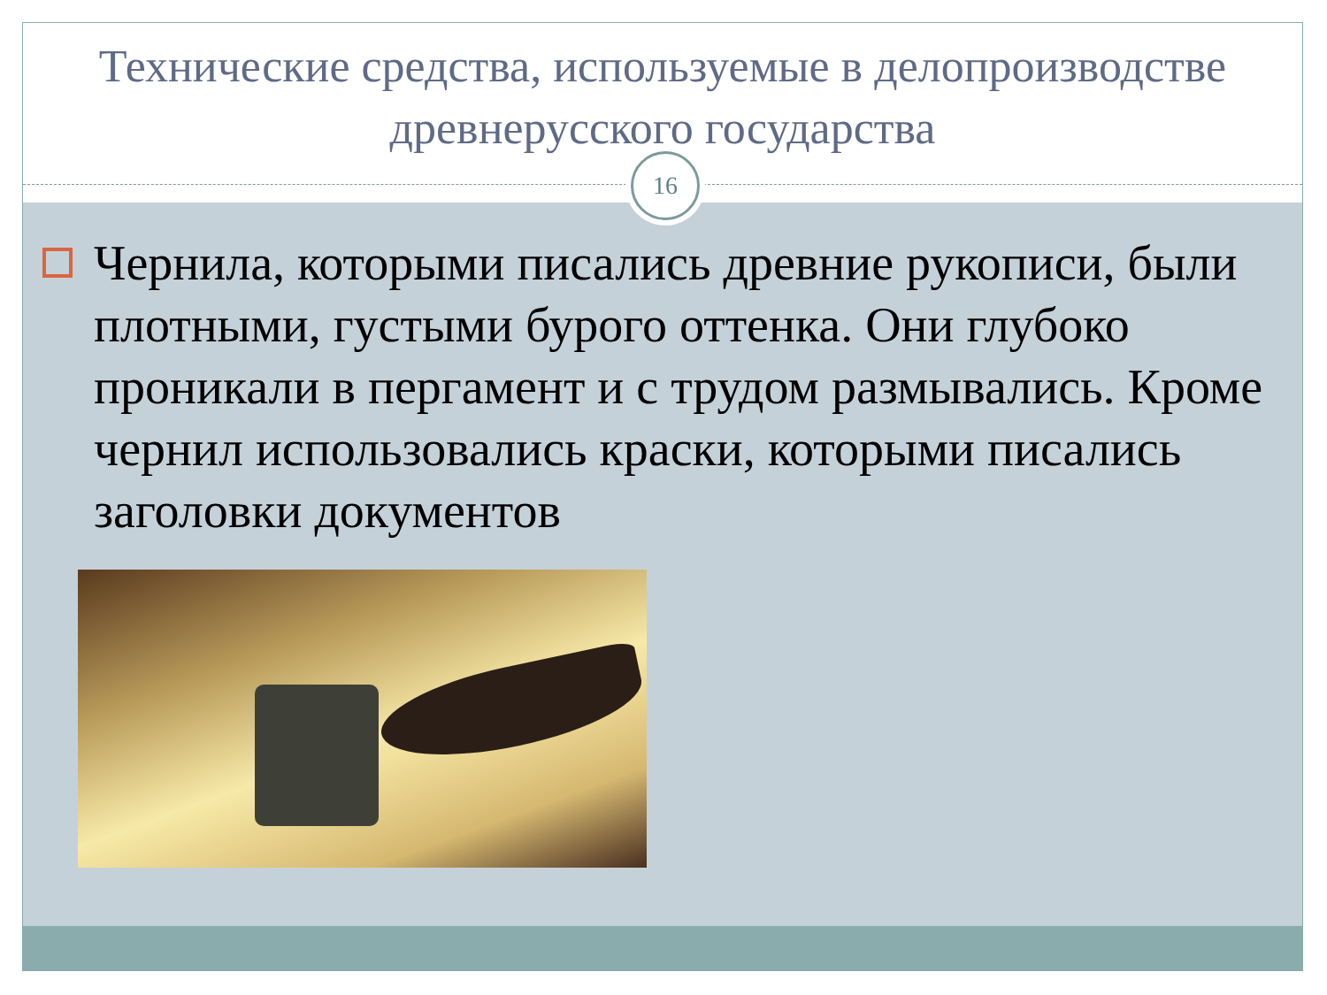Технические средства, используемые в делопроизводстве древнерусского государства
16
Чернила, которыми писались древние рукописи, были плотными, густыми бурого оттенка. Они глубоко проникали в пергамент и с трудом размывались. Кроме чернил использовались краски, которыми писались заголовки документов